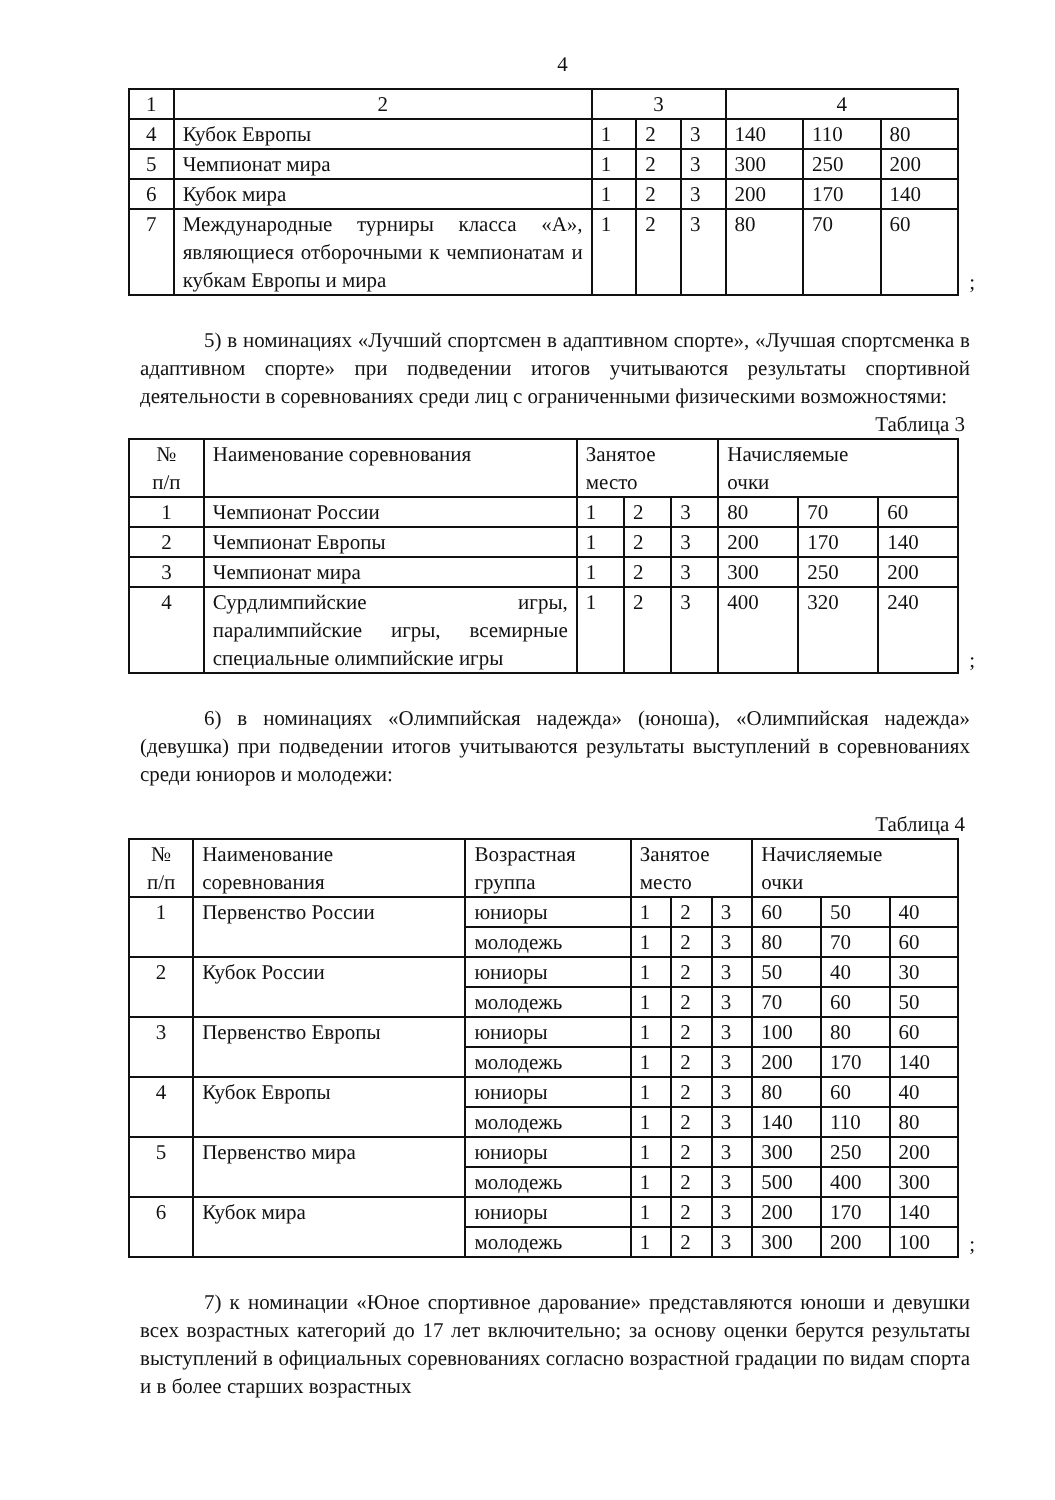4
| 1 | 2 | 3 | | | 4 | | |
| 4 | Кубок Европы | 1 | 2 | 3 | 140 | 110 | 80 |
| 5 | Чемпионат мира | 1 | 2 | 3 | 300 | 250 | 200 |
| 6 | Кубок мира | 1 | 2 | 3 | 200 | 170 | 140 |
| 7 | Международные турниры класса «А», являющиеся отборочными к чемпионатам и кубкам Европы и мира | 1 | 2 | 3 | 80 | 70 | 60 |
;
5) в номинациях «Лучший спортсмен в адаптивном спорте», «Лучшая спортсменка в адаптивном спорте» при подведении итогов учитываются результаты спортивной деятельности в соревнованиях среди лиц с ограниченными физическими возможностями:
Таблица 3
| № п/п | Наименование соревнования | Занятое место | | | Начисляемые очки | | |
| 1 | Чемпионат России | 1 | 2 | 3 | 80 | 70 | 60 |
| 2 | Чемпионат Европы | 1 | 2 | 3 | 200 | 170 | 140 |
| 3 | Чемпионат мира | 1 | 2 | 3 | 300 | 250 | 200 |
| 4 | Сурдлимпийские игры, паралимпийские игры, всемирные специальные олимпийские игры | 1 | 2 | 3 | 400 | 320 | 240 |
;
6) в номинациях «Олимпийская надежда» (юноша), «Олимпийская надежда» (девушка) при подведении итогов учитываются результаты выступлений в соревнованиях среди юниоров и молодежи:
Таблица 4
| № п/п | Наименование соревнования | Возрастная группа | Занятое место | | | Начисляемые очки | | |
| 1 | Первенство России | юниоры | 1 | 2 | 3 | 60 | 50 | 40 |
| | | молодежь | 1 | 2 | 3 | 80 | 70 | 60 |
| 2 | Кубок России | юниоры | 1 | 2 | 3 | 50 | 40 | 30 |
| | | молодежь | 1 | 2 | 3 | 70 | 60 | 50 |
| 3 | Первенство Европы | юниоры | 1 | 2 | 3 | 100 | 80 | 60 |
| | | молодежь | 1 | 2 | 3 | 200 | 170 | 140 |
| 4 | Кубок Европы | юниоры | 1 | 2 | 3 | 80 | 60 | 40 |
| | | молодежь | 1 | 2 | 3 | 140 | 110 | 80 |
| 5 | Первенство мира | юниоры | 1 | 2 | 3 | 300 | 250 | 200 |
| | | молодежь | 1 | 2 | 3 | 500 | 400 | 300 |
| 6 | Кубок мира | юниоры | 1 | 2 | 3 | 200 | 170 | 140 |
| | | молодежь | 1 | 2 | 3 | 300 | 200 | 100 |
;
7) к номинации «Юное спортивное дарование» представляются юноши и девушки всех возрастных категорий до 17 лет включительно; за основу оценки берутся результаты выступлений в официальных соревнованиях согласно возрастной градации по видам спорта и в более старших возрастных